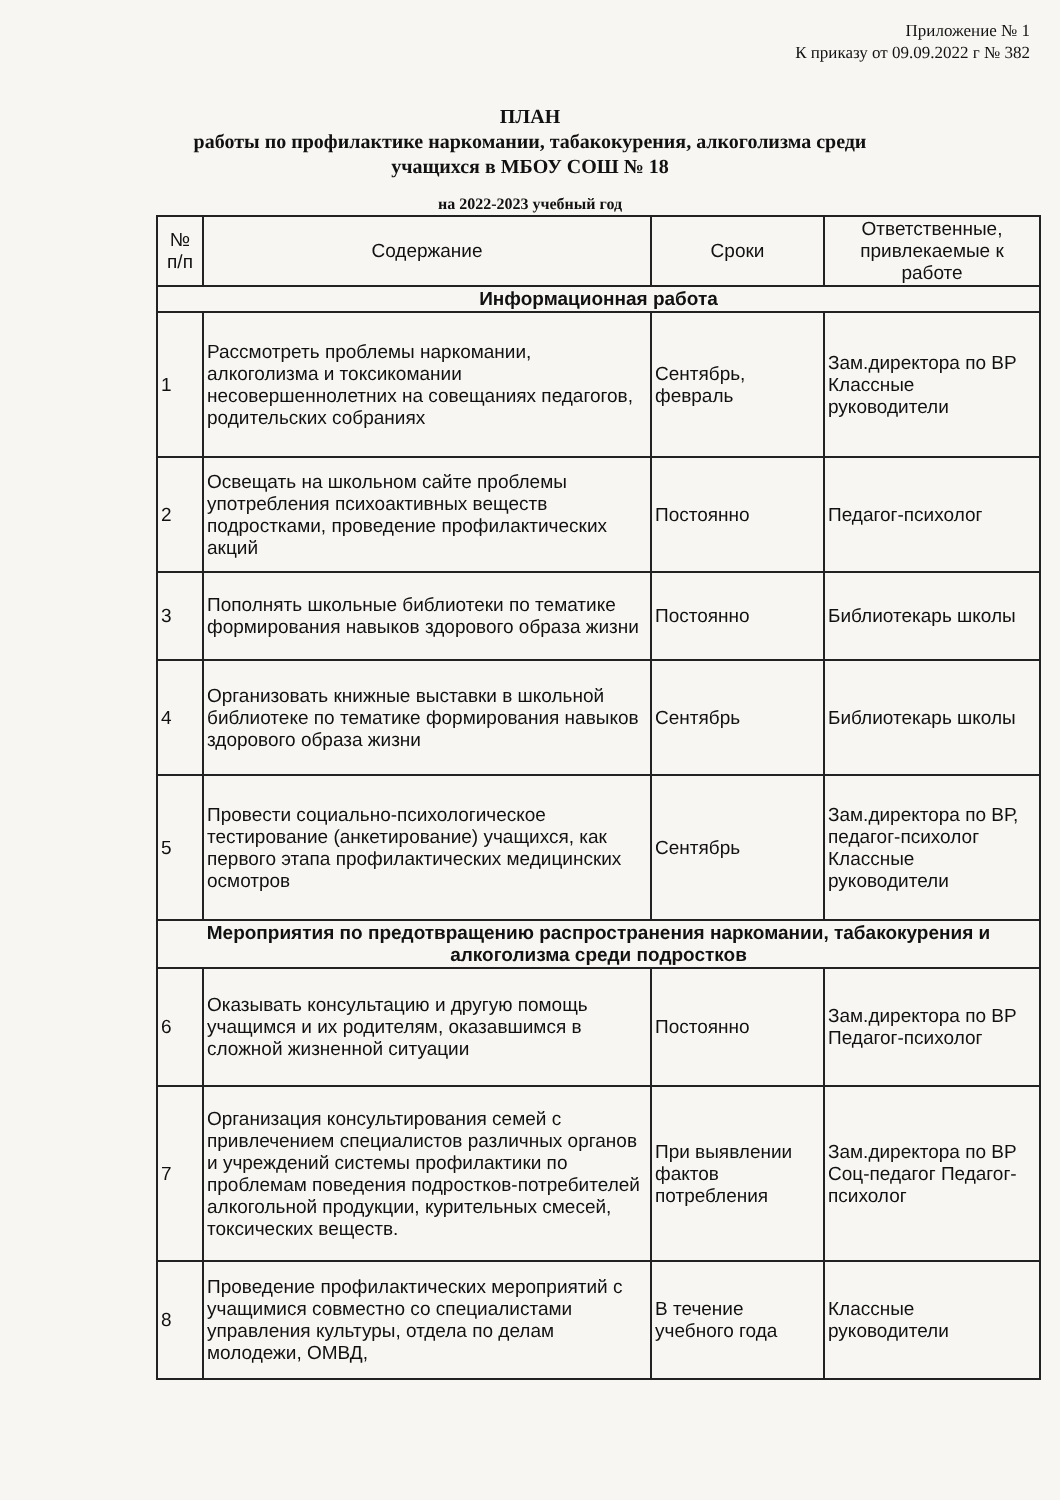Приложение № 1
К приказу от 09.09.2022 г № 382
ПЛАН
работы по профилактике наркомании, табакокурения, алкоголизма среди
учащихся в МБОУ СОШ № 18
на 2022-2023 учебный год
| № п/п | Содержание | Сроки | Ответственные, привлекаемые к работе |
| --- | --- | --- | --- |
| Информационная работа | | | |
| 1 | Рассмотреть проблемы наркомании, алкоголизма и токсикомании несовершеннолетних на совещаниях педагогов, родительских собраниях | Сентябрь, февраль | Зам.директора по ВР Классные руководители |
| 2 | Освещать на школьном сайте проблемы употребления психоактивных веществ подростками, проведение профилактических акций | Постоянно | Педагог-психолог |
| 3 | Пополнять школьные библиотеки по тематике формирования навыков здорового образа жизни | Постоянно | Библиотекарь школы |
| 4 | Организовать книжные выставки в школьной библиотеке по тематике формирования навыков здорового образа жизни | Сентябрь | Библиотекарь школы |
| 5 | Провести социально-психологическое тестирование (анкетирование) учащихся, как первого этапа профилактических медицинских осмотров | Сентябрь | Зам.директора по ВР, педагог-психолог Классные руководители |
| Мероприятия по предотвращению распространения наркомании, табакокурения и алкоголизма среди подростков | | | |
| 6 | Оказывать консультацию и другую помощь учащимся и их родителям, оказавшимся в сложной жизненной ситуации | Постоянно | Зам.директора по ВР Педагог-психолог |
| 7 | Организация консультирования семей с привлечением специалистов различных органов и учреждений системы профилактики по проблемам поведения подростков-потребителей алкогольной продукции, курительных смесей, токсических веществ. | При выявлении фактов потребления | Зам.директора по ВР Соц-педагог Педагог-психолог |
| 8 | Проведение профилактических мероприятий с учащимися совместно со специалистами управления культуры, отдела по делам молодежи, ОМВД, | В течение учебного года | Классные руководители |